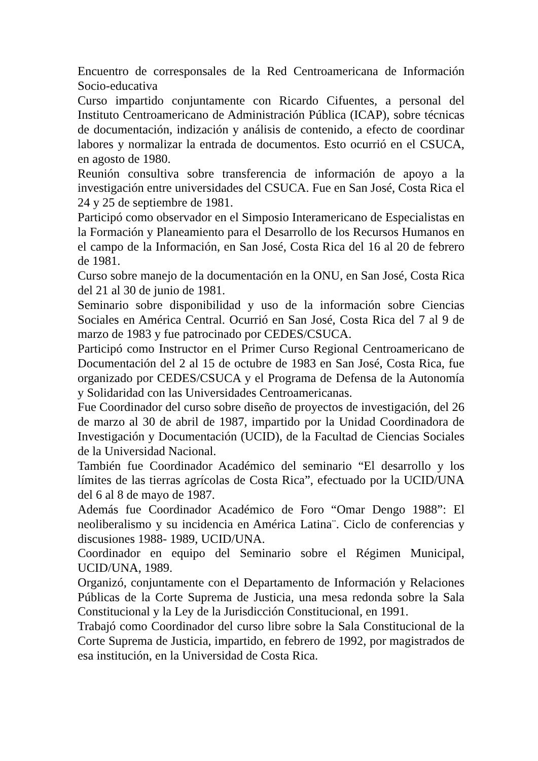Encuentro de corresponsales de la Red Centroamericana de Información Socio-educativa
Curso impartido conjuntamente con Ricardo Cifuentes, a personal del Instituto Centroamericano de Administración Pública (ICAP), sobre técnicas de documentación, indización y análisis de contenido, a efecto de coordinar labores y normalizar la entrada de documentos. Esto ocurrió en el CSUCA, en agosto de 1980.
Reunión consultiva sobre transferencia de información de apoyo a la investigación entre universidades del CSUCA. Fue en San José, Costa Rica el 24 y 25 de septiembre de 1981.
Participó como observador en el Simposio Interamericano de Especialistas en la Formación y Planeamiento para el Desarrollo de los Recursos Humanos en el campo de la Información, en San José, Costa Rica del 16 al 20 de febrero de 1981.
Curso sobre manejo de la documentación en la ONU, en San José, Costa Rica del 21 al 30 de junio de 1981.
Seminario sobre disponibilidad y uso de la información sobre Ciencias Sociales en América Central. Ocurrió en San José, Costa Rica del 7 al 9 de marzo de 1983 y fue patrocinado por CEDES/CSUCA.
Participó como Instructor en el Primer Curso Regional Centroamericano de Documentación del 2 al 15 de octubre de 1983 en San José, Costa Rica, fue organizado por CEDES/CSUCA y el Programa de Defensa de la Autonomía y Solidaridad con las Universidades Centroamericanas.
Fue Coordinador del curso sobre diseño de proyectos de investigación, del 26 de marzo al 30 de abril de 1987, impartido por la Unidad Coordinadora de Investigación y Documentación (UCID), de la Facultad de Ciencias Sociales de la Universidad Nacional.
También fue Coordinador Académico del seminario “El desarrollo y los límites de las tierras agrícolas de Costa Rica”, efectuado por la UCID/UNA del 6 al 8 de mayo de 1987.
Además fue Coordinador Académico de Foro “Omar Dengo 1988”: El neoliberalismo y su incidencia en América Latina¨. Ciclo de conferencias y discusiones 1988- 1989, UCID/UNA.
Coordinador en equipo del Seminario sobre el Régimen Municipal, UCID/UNA, 1989.
Organizó, conjuntamente con el Departamento de Información y Relaciones Públicas de la Corte Suprema de Justicia, una mesa redonda sobre la Sala Constitucional y la Ley de la Jurisdicción Constitucional, en 1991.
Trabajó como Coordinador del curso libre sobre la Sala Constitucional de la Corte Suprema de Justicia, impartido, en febrero de 1992, por magistrados de esa institución, en la Universidad de Costa Rica.